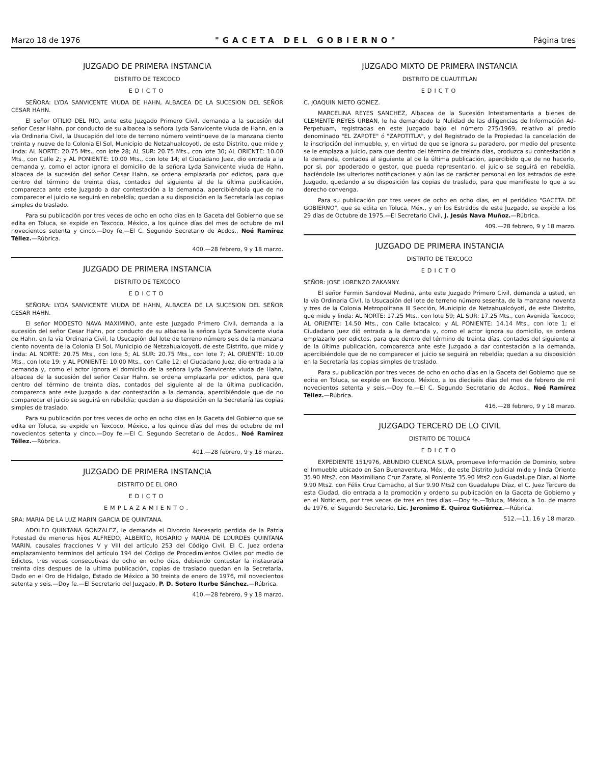Marzo 18 de 1976 "GACETA DEL GOBIERNO" Página tres
JUZGADO DE PRIMERA INSTANCIA
DISTRITO DE TEXCOCO
EDICTO
SEÑORA: LYDA SANVICENTE VIUDA DE HAHN, ALBACEA DE LA SUCESION DEL SEÑOR CESAR HAHN.
El señor OTILIO DEL RIO, ante este Juzgado Primero Civil, demanda a la sucesión del señor Cesar Hahn, por conducto de su albacea la señora Lyda Sanvicente viuda de Hahn, en la vía Ordinaria Civil, la Usucapión del lote de terreno número veintinueve de la manzana ciento treinta y nueve de la Colonia El Sol, Municipio de Netzahualcoyotl, de este Distrito, que mide y linda: AL NORTE: 20.75 Mts., con lote 28; AL SUR: 20.75 Mts., con lote 30; AL ORIENTE: 10.00 Mts., con Calle 2; y AL PONIENTE: 10.00 Mts., con lote 14; el Ciudadano Juez, dio entrada a la demanda y, como el actor ignora el domicilio de la señora Lyda Sanvicente viuda de Hahn, albacea de la sucesión del señor Cesar Hahn, se ordena emplazarla por edictos, para que dentro del término de treinta días, contados del siguiente al de la última publicación, comparezca ante este Juzgado a dar contestación a la demanda, apercibiéndola que de no comparecer el juicio se seguirá en rebeldía; quedan a su disposición en la Secretaría las copias simples de traslado.
Para su publicación por tres veces de ocho en ocho días en la Gaceta del Gobierno que se edita en Toluca, se expide en Texcoco, México, a los quince días del mes de octubre de mil novecientos setenta y cinco.—Doy fe.—El C. Segundo Secretario de Acdos., Noé Ramírez Téllez.—Rúbrica.
400.—28 febrero, 9 y 18 marzo.
JUZGADO DE PRIMERA INSTANCIA
DISTRITO DE TEXCOCO
EDICTO
SEÑORA: LYDA SANVICENTE VIUDA DE HAHN, ALBACEA DE LA SUCESION DEL SEÑOR CESAR HAHN.
El señor MODESTO NAVA MAXIMINO, ante este Juzgado Primero Civil, demanda a la sucesión del señor Cesar Hahn, por conducto de su albacea la señora Lyda Sanvicente viuda de Hahn, en la vía Ordinaria Civil, la Usucapión del lote de terreno número seis de la manzana ciento noventa de la Colonia El Sol, Municipio de Netzahualcoyotl, de este Distrito, que mide y linda: AL NORTE: 20.75 Mts., con lote 5; AL SUR: 20.75 Mts., con lote 7; AL ORIENTE: 10.00 Mts., con lote 19; y AL PONIENTE: 10.00 Mts., con Calle 12; el Ciudadano Juez, dio entrada a la demanda y, como el actor ignora el domicilio de la señora Lyda Sanvicente viuda de Hahn, albacea de la sucesión del señor Cesar Hahn, se ordena emplazarla por edictos, para que dentro del término de treinta días, contados del siguiente al de la última publicación, comparezca ante este Juzgado a dar contestación a la demanda, apercibiéndole que de no comparecer el juicio se seguirá en rebeldía; quedan a su disposición en la Secretaría las copias simples de traslado.
Para su publicación por tres veces de ocho en ocho días en la Gaceta del Gobierno que se edita en Toluca, se expide en Texcoco, México, a los quince días del mes de octubre de mil novecientos setenta y cinco.—Doy fe.—El C. Segundo Secretario de Acdos., Noé Ramírez Téllez.—Rúbrica.
401.—28 febrero, 9 y 18 marzo.
JUZGADO DE PRIMERA INSTANCIA
DISTRITO DE EL ORO
EDICTO
EMPLAZAMIENTO.
SRA: MARIA DE LA LUZ MARIN GARCIA DE QUINTANA.
ADOLFO QUINTANA GONZALEZ, le demanda el Divorcio Necesario perdida de la Patria Potestad de menores hijos ALFREDO, ALBERTO, ROSARIO y MARIA DE LOURDES QUINTANA MARIN, causales fracciones V y VIII del artículo 253 del Código Civil, El C. Juez ordena emplazamiento terminos del artículo 194 del Código de Procedimientos Civiles por medio de Edictos, tres veces consecutivas de ocho en ocho días, debiendo contestar la instaurada treinta días despues de la ultima publicación, copias de traslado quedan en la Secretaría, Dado en el Oro de Hidalgo, Estado de México a 30 treinta de enero de 1976, mil novecientos setenta y seis.—Doy fe.—El Secretario del Juzgado, P. D. Sotero Iturbe Sánchez.—Rúbrica.
410.—28 febrero, 9 y 18 marzo.
JUZGADO MIXTO DE PRIMERA INSTANCIA
DISTRITO DE CUAUTITLAN
EDICTO
C. JOAQUIN NIETO GOMEZ.
MARCELINA REYES SANCHEZ, Albacea de la Sucesión Intestamentaria a bienes de CLEMENTE REYES URBAN, le ha demandado la Nulidad de las diligencias de Información Ad-Perpetuam, registradas en este Juzgado bajo el número 275/1969, relativo al predio denominado "EL ZAPOTE" ó "ZAPOTITLA", y del Registrado de la Propiedad la cancelación de la inscripción del inmueble, y, en virtud de que se ignora su paradero, por medio del presente se le emplaza a juicio, para que dentro del término de treinta días, produzca su contestación a la demanda, contados al siguiente al de la última publicación, apercibido que de no hacerlo, por si, por apoderado o gestor, que pueda representarlo, el juicio se seguirá en rebeldía, haciéndole las ulteriores notificaciones y aún las de carácter personal en los estrados de este Juzgado, quedando a su disposición las copias de traslado, para que manifieste lo que a su derecho convenga.
Para su publicación por tres veces de ocho en ocho días, en el periódico "GACETA DE GOBIERNO", que se edita en Toluca, Méx., y en los Estrados de este Juzgado, se expide a los 29 días de Octubre de 1975.—El Secretario Civil, J. Jesús Nava Muñoz.—Rúbrica.
409.—28 febrero, 9 y 18 marzo.
JUZGADO DE PRIMERA INSTANCIA
DISTRITO DE TEXCOCO
EDICTO
SEÑOR: JOSE LORENZO ZAKANNY.
El señor Fermin Sandoval Medina, ante este Juzgado Primero Civil, demanda a usted, en la vía Ordinaria Civil, la Usucapión del lote de terreno número sesenta, de la manzana noventa y tres de la Colonia Metropolitana III Sección, Municipio de Netzahualcóyotl, de este Distrito, que mide y linda: AL NORTE: 17.25 Mts., con lote 59; AL SUR: 17.25 Mts., con Avenida Texcoco; AL ORIENTE: 14.50 Mts., con Calle Ixtacalco; y AL PONIENTE: 14.14 Mts., con lote 1; el Ciudadano Juez dió entrada a la demanda y, como el actor ignora su domicilio, se ordena emplazarlo por edictos, para que dentro del término de treinta días, contados del siguiente al de la última publicación, comparezca ante este Juzgado a dar contestación a la demanda, apercibiéndole que de no comparecer el juicio se seguirá en rebeldía; quedan a su disposición en la Secretaría las copias simples de traslado.
Para su publicación por tres veces de ocho en ocho días en la Gaceta del Gobierno que se edita en Toluca, se expide en Texcoco, México, a los dieciséis días del mes de febrero de mil novecientos setenta y seis.—Doy fe.—El C. Segundo Secretario de Acdos., Noé Ramírez Téllez.—Rúbrica.
416.—28 febrero, 9 y 18 marzo.
JUZGADO TERCERO DE LO CIVIL
DISTRITO DE TOLUCA
EDICTO
EXPEDIENTE 151/976, ABUNDIO CUENCA SILVA, promueve Información de Dominio, sobre el Inmueble ubicado en San Buenaventura, Méx., de este Distrito Judicial mide y linda Oriente 35.90 Mts2. con Maximiliano Cruz Zarate, al Poniente 35.90 Mts2 con Guadalupe Díaz, al Norte 9.90 Mts2. con Félix Cruz Camacho, al Sur 9.90 Mts2 con Guadalupe Díaz, el C. Juez Tercero de esta Ciudad, dio entrada a la promoción y ordeno su publicación en la Gaceta de Gobierno y en el Noticiero, por tres veces de tres en tres días.—Doy fe.—Toluca, México, a 1o. de marzo de 1976, el Segundo Secretario, Lic. Jeronimo E. Quiroz Gutiérrez.—Rúbrica.
512.—11, 16 y 18 marzo.